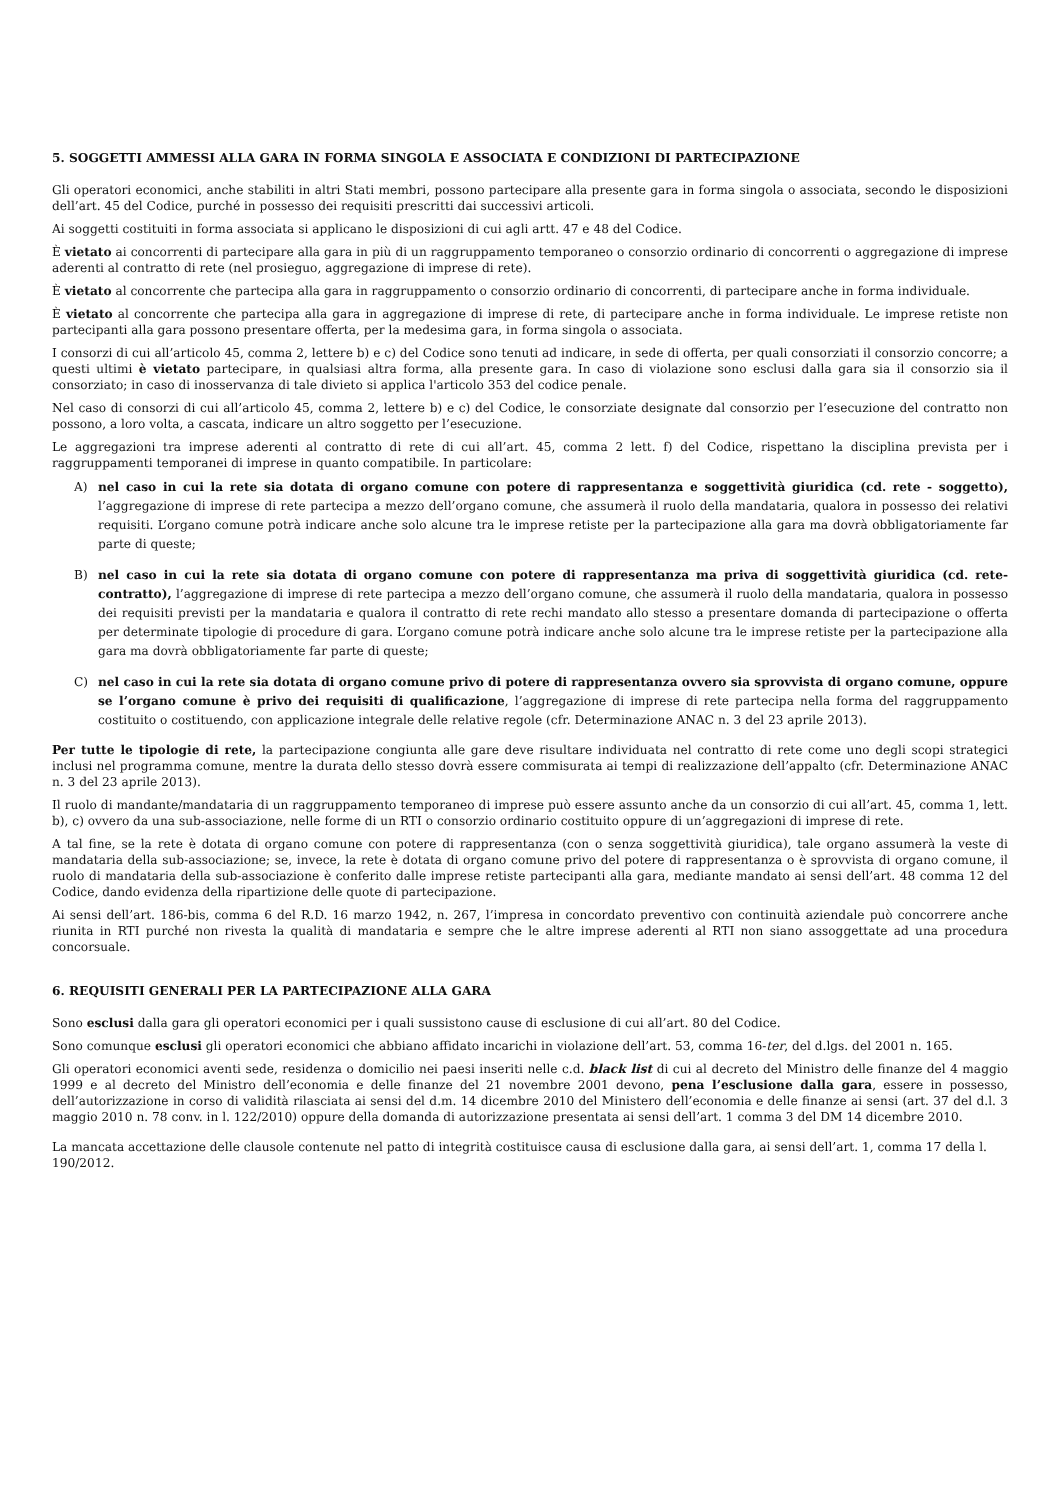5. SOGGETTI AMMESSI ALLA GARA IN FORMA SINGOLA E ASSOCIATA E CONDIZIONI DI PARTECIPAZIONE
Gli operatori economici, anche stabiliti in altri Stati membri, possono partecipare alla presente gara in forma singola o associata, secondo le disposizioni dell’art. 45 del Codice, purché in possesso dei requisiti prescritti dai successivi articoli.
Ai soggetti costituiti in forma associata si applicano le disposizioni di cui agli artt. 47 e 48 del Codice.
È vietato ai concorrenti di partecipare alla gara in più di un raggruppamento temporaneo o consorzio ordinario di concorrenti o aggregazione di imprese aderenti al contratto di rete (nel prosieguo, aggregazione di imprese di rete).
È vietato al concorrente che partecipa alla gara in raggruppamento o consorzio ordinario di concorrenti, di partecipare anche in forma individuale.
È vietato al concorrente che partecipa alla gara in aggregazione di imprese di rete, di partecipare anche in forma individuale. Le imprese retiste non partecipanti alla gara possono presentare offerta, per la medesima gara, in forma singola o associata.
I consorzi di cui all’articolo 45, comma 2, lettere b) e c) del Codice sono tenuti ad indicare, in sede di offerta, per quali consorziati il consorzio concorre; a questi ultimi è vietato partecipare, in qualsiasi altra forma, alla presente gara. In caso di violazione sono esclusi dalla gara sia il consorzio sia il consorziato; in caso di inosservanza di tale divieto si applica l'articolo 353 del codice penale.
Nel caso di consorzi di cui all’articolo 45, comma 2, lettere b) e c) del Codice, le consorziate designate dal consorzio per l’esecuzione del contratto non possono, a loro volta, a cascata, indicare un altro soggetto per l’esecuzione.
Le aggregazioni tra imprese aderenti al contratto di rete di cui all’art. 45, comma 2 lett. f) del Codice, rispettano la disciplina prevista per i raggruppamenti temporanei di imprese in quanto compatibile. In particolare:
A) nel caso in cui la rete sia dotata di organo comune con potere di rappresentanza e soggettività giuridica (cd. rete - soggetto), l’aggregazione di imprese di rete partecipa a mezzo dell’organo comune, che assumerà il ruolo della mandataria, qualora in possesso dei relativi requisiti. L’organo comune potrà indicare anche solo alcune tra le imprese retiste per la partecipazione alla gara ma dovrà obbligatoriamente far parte di queste;
B) nel caso in cui la rete sia dotata di organo comune con potere di rappresentanza ma priva di soggettività giuridica (cd. rete-contratto), l’aggregazione di imprese di rete partecipa a mezzo dell’organo comune, che assumerà il ruolo della mandataria, qualora in possesso dei requisiti previsti per la mandataria e qualora il contratto di rete rechi mandato allo stesso a presentare domanda di partecipazione o offerta per determinate tipologie di procedure di gara. L’organo comune potrà indicare anche solo alcune tra le imprese retiste per la partecipazione alla gara ma dovrà obbligatoriamente far parte di queste;
C) nel caso in cui la rete sia dotata di organo comune privo di potere di rappresentanza ovvero sia sprovvista di organo comune, oppure se l’organo comune è privo dei requisiti di qualificazione, l’aggregazione di imprese di rete partecipa nella forma del raggruppamento costituito o costituendo, con applicazione integrale delle relative regole (cfr. Determinazione ANAC n. 3 del 23 aprile 2013).
Per tutte le tipologie di rete, la partecipazione congiunta alle gare deve risultare individuata nel contratto di rete come uno degli scopi strategici inclusi nel programma comune, mentre la durata dello stesso dovrà essere commisurata ai tempi di realizzazione dell’appalto (cfr. Determinazione ANAC n. 3 del 23 aprile 2013).
Il ruolo di mandante/mandataria di un raggruppamento temporaneo di imprese può essere assunto anche da un consorzio di cui all’art. 45, comma 1, lett. b), c) ovvero da una sub-associazione, nelle forme di un RTI o consorzio ordinario costituito oppure di un’aggregazioni di imprese di rete.
A tal fine, se la rete è dotata di organo comune con potere di rappresentanza (con o senza soggettività giuridica), tale organo assumerà la veste di mandataria della sub-associazione; se, invece, la rete è dotata di organo comune privo del potere di rappresentanza o è sprovvista di organo comune, il ruolo di mandataria della sub-associazione è conferito dalle imprese retiste partecipanti alla gara, mediante mandato ai sensi dell’art. 48 comma 12 del Codice, dando evidenza della ripartizione delle quote di partecipazione.
Ai sensi dell’art. 186-bis, comma 6 del R.D. 16 marzo 1942, n. 267, l’impresa in concordato preventivo con continuità aziendale può concorrere anche riunita in RTI purché non rivesta la qualità di mandataria e sempre che le altre imprese aderenti al RTI non siano assoggettate ad una procedura concorsuale.
6. REQUISITI GENERALI PER LA PARTECIPAZIONE ALLA GARA
Sono esclusi dalla gara gli operatori economici per i quali sussistono cause di esclusione di cui all’art. 80 del Codice.
Sono comunque esclusi gli operatori economici che abbiano affidato incarichi in violazione dell’art. 53, comma 16-ter, del d.lgs. del 2001 n. 165.
Gli operatori economici aventi sede, residenza o domicilio nei paesi inseriti nelle c.d. black list di cui al decreto del Ministro delle finanze del 4 maggio 1999 e al decreto del Ministro dell’economia e delle finanze del 21 novembre 2001 devono, pena l’esclusione dalla gara, essere in possesso, dell’autorizzazione in corso di validità rilasciata ai sensi del d.m. 14 dicembre 2010 del Ministero dell’economia e delle finanze ai sensi (art. 37 del d.l. 3 maggio 2010 n. 78 conv. in l. 122/2010) oppure della domanda di autorizzazione presentata ai sensi dell’art. 1 comma 3 del DM 14 dicembre 2010.
La mancata accettazione delle clausole contenute nel patto di integrità costituisce causa di esclusione dalla gara, ai sensi dell’art. 1, comma 17 della l. 190/2012.